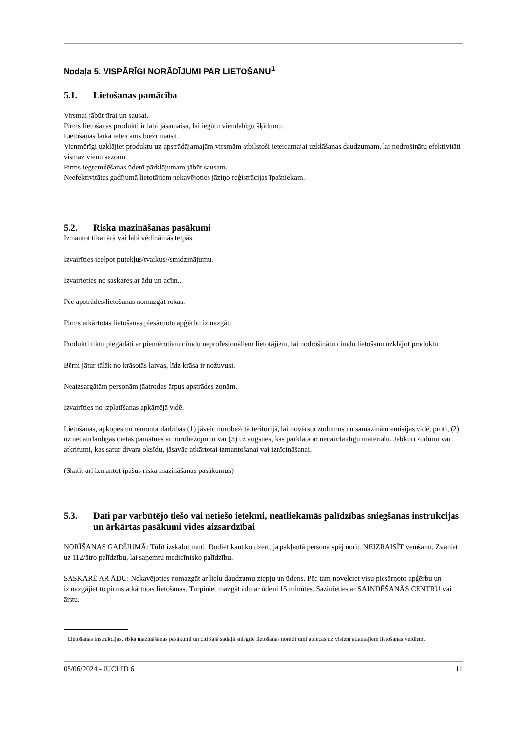Nodaļa 5. VISPĀRĪGI NORĀDĪJUMI PAR LIETOŠANU<sup>1</sup>
5.1. Lietošanas pamācība
Virsmai jābūt tīrai un sausai.
Pirms lietošanas produkti ir labi jāsamaisa, lai iegūtu viendabīgu šķīdumu.
Lietošanas laikā ieteicams bieži maisīt.
Vienmērīgi uzklājiet produktu uz apstrādājamajām virsmām atbilstoši ieteicamajai uzklāšanas daudzumam, lai nodrošinātu efektivitāti vismaz vienu sezonu.
Pirms iegremdēšanas ūdenī pārklājumam jābūt sausam.
Neefektivitātes gadījumā lietotājiem nekavējoties jāziņo reģistrācijas īpašniekam.
5.2. Riska mazināšanas pasākumi
Izmantot tikai ārā vai labi vēdināmās telpās.
Izvairīties ieelpot putekļus/tvaikus//smidzinājumu.
Izvairieties no saskares ar ādu un acīm..
Pēc apstrādes/lietošanas nomazgāt rokas.
Pirms atkārtotas lietošanas piesārņoto apģērbu izmazgāt.
Produkti tiktu piegādāti ar piemērotiem cimdu neprofesionāliem lietotājiem, lai nodrošinātu cimdu lietošanu uzklājot produktu.
Bērni jātur tālāk no krāsotās laivas, līdz krāsa ir nožuvusi.
Neaizsargātām personām jāatrodas ārpus apstrādes zonām.
Izvairīties no izplatīšanas apkārtējā vidē.
Lietošanas, apkopes un remonta darbības (1) jāveic norobežotā teritorijā, lai novērstu zudumus un samazinātu emisijas vidē, proti, (2) uz necaurlaidīgas cietas pamatnes ar norobežojumu vai (3) uz augsnes, kas pārklāta ar necaurlaidīgu materiālu. Jebkuri zudumi vai atkritumi, kas satur divara oksīdu, jāsavāc atkārtotai izmantošanai vai iznīcināšanai.
(Skatīt arī izmantot īpašus riska mazināšanas pasākumus)
5.3. Dati par varbūtējo tiešo vai netiešo ietekmi, neatliekamās palīdzības sniegšanas instrukcijas un ārkārtas pasākumi vides aizsardzībai
NORĪŠANAS GADĪJUMĀ: Tūlīt izskalot muti. Dodiet kaut ko dzert, ja pakļautā persona spēj norīt. NEIZRAISĪT vemšanu. Zvaniet uz 112/ātro palīdzību, lai saņemtu medicīnisko palīdzību.
SASKARĒ AR ĀDU: Nekavējoties nomazgāt ar lielu daudzumu ziepju un ūdens. Pēc tam novelciet visu piesārņoto apģērbu un izmazgājiet to pirms atkārtotas lietošanas. Turpiniet mazgāt ādu ar ūdeni 15 minūtes. Sazinieties ar SAINDĒŠANĀS CENTRU vai ārstu.
<sup>1</sup> Lietošanas instrukcijas, riska mazināšanas pasākumi un citi šajā sadaļā sniegtie lietošanas norādījumi attiecas uz visiem atļautajiem lietošanas veidiem.
05/06/2024 - IUCLID 6 11